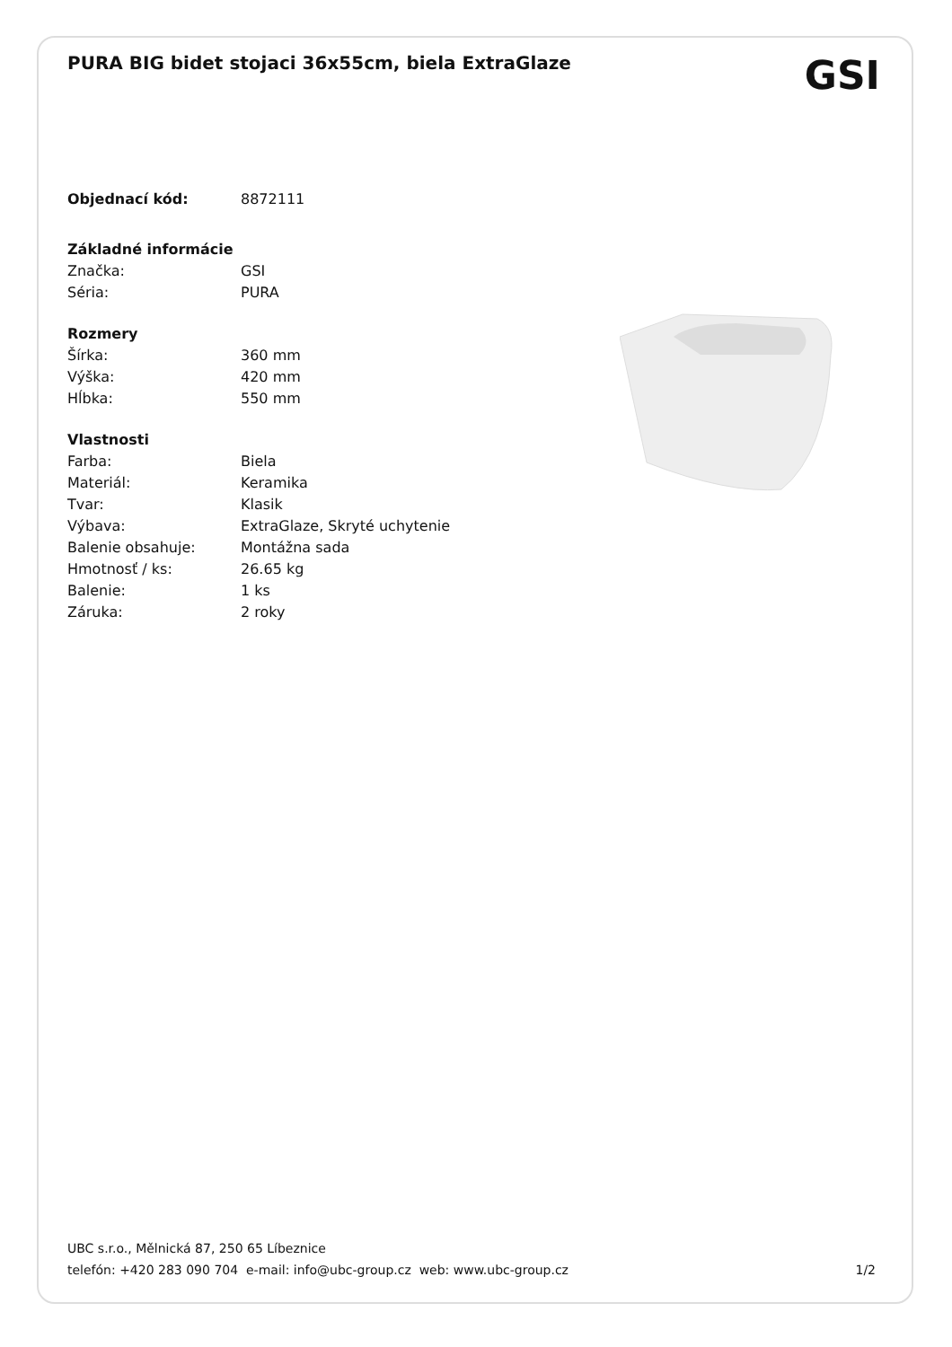PURA BIG bidet stojaci 36x55cm, biela ExtraGlaze
GSI
| Objednací kód: | 8872111 |
| Základné informácie | |
| Značka: | GSI |
| Séria: | PURA |
| Rozmery | |
| Šírka: | 360 mm |
| Výška: | 420 mm |
| Hĺbka: | 550 mm |
| Vlastnosti | |
| Farba: | Biela |
| Materiál: | Keramika |
| Tvar: | Klasik |
| Výbava: | ExtraGlaze, Skryté uchytenie |
| Balenie obsahuje: | Montážna sada |
| Hmotnosť / ks: | 26.65 kg |
| Balenie: | 1 ks |
| Záruka: | 2 roky |
UBC s.r.o., Mělnická 87, 250 65 Líbeznice
telefón: +420 283 090 704 e-mail: info@ubc-group.cz web: www.ubc-group.cz 1/2